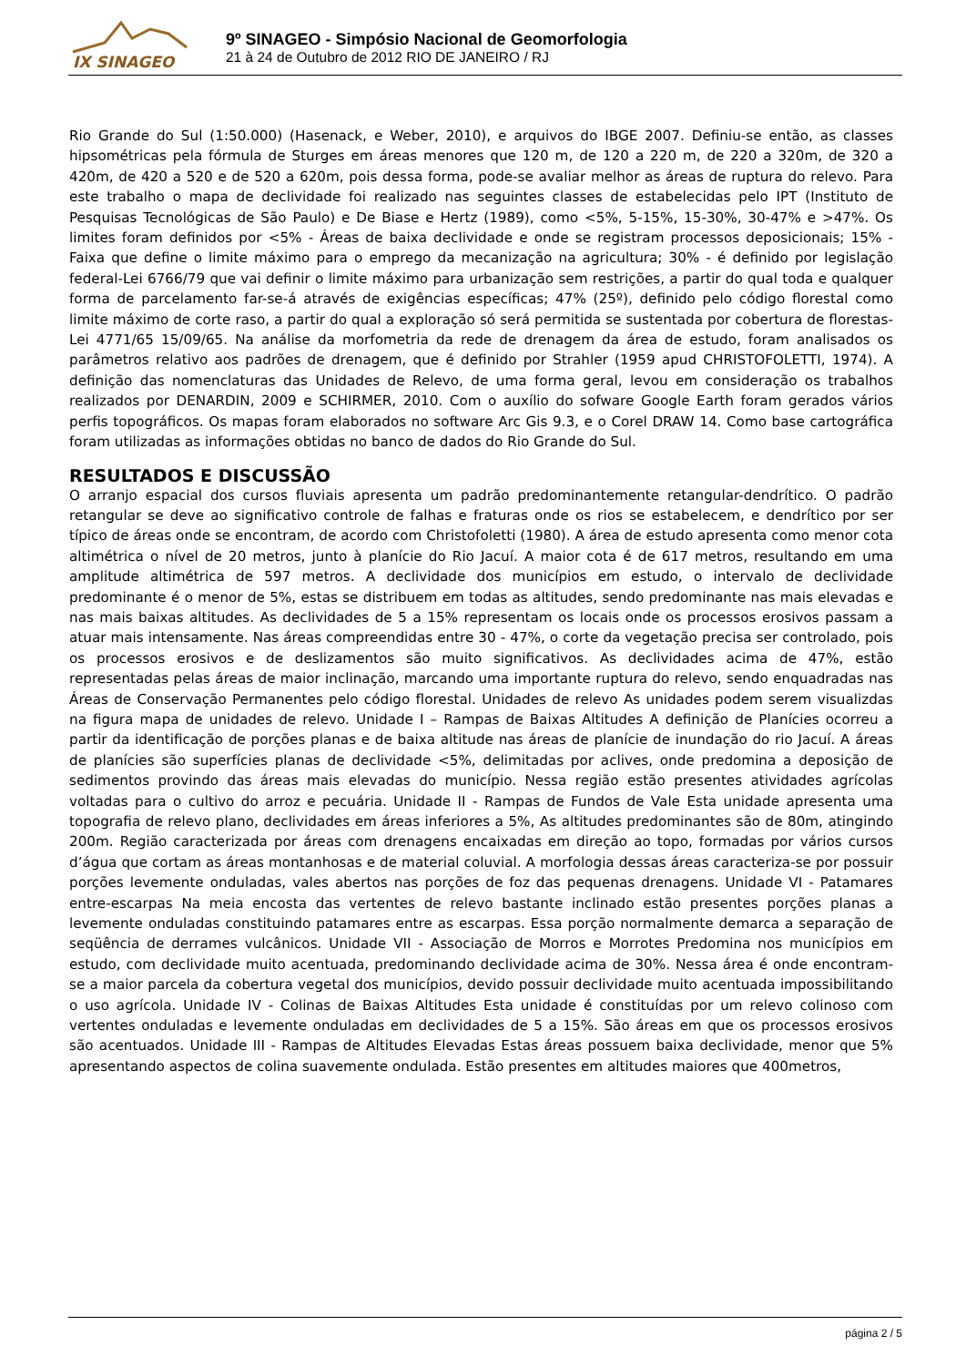IX SINAGEO
9º SINAGEO - Simpósio Nacional de Geomorfologia
21 à 24 de Outubro de 2012 RIO DE JANEIRO / RJ
Rio Grande do Sul (1:50.000) (Hasenack, e Weber, 2010), e arquivos do IBGE 2007. Definiu-se então, as classes hipsométricas pela fórmula de Sturges em áreas menores que 120 m, de 120 a 220 m, de 220 a 320m, de 320 a 420m, de 420 a 520 e de 520 a 620m, pois dessa forma, pode-se avaliar melhor as áreas de ruptura do relevo. Para este trabalho o mapa de declividade foi realizado nas seguintes classes de estabelecidas pelo IPT (Instituto de Pesquisas Tecnológicas de São Paulo) e De Biase e Hertz (1989), como <5%, 5-15%, 15-30%, 30-47% e >47%. Os limites foram definidos por <5% - Áreas de baixa declividade e onde se registram processos deposicionais; 15% - Faixa que define o limite máximo para o emprego da mecanização na agricultura; 30% - é definido por legislação federal-Lei 6766/79 que vai definir o limite máximo para urbanização sem restrições, a partir do qual toda e qualquer forma de parcelamento far-se-á através de exigências específicas; 47% (25º), definido pelo código florestal como limite máximo de corte raso, a partir do qual a exploração só será permitida se sustentada por cobertura de florestas-Lei 4771/65 15/09/65. Na análise da morfometria da rede de drenagem da área de estudo, foram analisados os parâmetros relativo aos padrões de drenagem, que é definido por Strahler (1959 apud CHRISTOFOLETTI, 1974). A definição das nomenclaturas das Unidades de Relevo, de uma forma geral, levou em consideração os trabalhos realizados por DENARDIN, 2009 e SCHIRMER, 2010. Com o auxílio do sofware Google Earth foram gerados vários perfis topográficos. Os mapas foram elaborados no software Arc Gis 9.3, e o Corel DRAW 14. Como base cartográfica foram utilizadas as informações obtidas no banco de dados do Rio Grande do Sul.
RESULTADOS E DISCUSSÃO
O arranjo espacial dos cursos fluviais apresenta um padrão predominantemente retangular-dendrítico. O padrão retangular se deve ao significativo controle de falhas e fraturas onde os rios se estabelecem, e dendrítico por ser típico de áreas onde se encontram, de acordo com Christofoletti (1980). A área de estudo apresenta como menor cota altimétrica o nível de 20 metros, junto à planície do Rio Jacuí. A maior cota é de 617 metros, resultando em uma amplitude altimétrica de 597 metros. A declividade dos municípios em estudo, o intervalo de declividade predominante é o menor de 5%, estas se distribuem em todas as altitudes, sendo predominante nas mais elevadas e nas mais baixas altitudes. As declividades de 5 a 15% representam os locais onde os processos erosivos passam a atuar mais intensamente. Nas áreas compreendidas entre 30 - 47%, o corte da vegetação precisa ser controlado, pois os processos erosivos e de deslizamentos são muito significativos. As declividades acima de 47%, estão representadas pelas áreas de maior inclinação, marcando uma importante ruptura do relevo, sendo enquadradas nas Áreas de Conservação Permanentes pelo código florestal. Unidades de relevo As unidades podem serem visualizdas na figura mapa de unidades de relevo. Unidade I – Rampas de Baixas Altitudes A definição de Planícies ocorreu a partir da identificação de porções planas e de baixa altitude nas áreas de planície de inundação do rio Jacuí. A áreas de planícies são superfícies planas de declividade <5%, delimitadas por aclives, onde predomina a deposição de sedimentos provindo das áreas mais elevadas do município. Nessa região estão presentes atividades agrícolas voltadas para o cultivo do arroz e pecuária. Unidade II - Rampas de Fundos de Vale Esta unidade apresenta uma topografia de relevo plano, declividades em áreas inferiores a 5%, As altitudes predominantes são de 80m, atingindo 200m. Região caracterizada por áreas com drenagens encaixadas em direção ao topo, formadas por vários cursos d’água que cortam as áreas montanhosas e de material coluvial. A morfologia dessas áreas caracteriza-se por possuir porções levemente onduladas, vales abertos nas porções de foz das pequenas drenagens. Unidade VI - Patamares entre-escarpas Na meia encosta das vertentes de relevo bastante inclinado estão presentes porções planas a levemente onduladas constituindo patamares entre as escarpas. Essa porção normalmente demarca a separação de seqüência de derrames vulcânicos. Unidade VII - Associação de Morros e Morrotes Predomina nos municípios em estudo, com declividade muito acentuada, predominando declividade acima de 30%. Nessa área é onde encontram-se a maior parcela da cobertura vegetal dos municípios, devido possuir declividade muito acentuada impossibilitando o uso agrícola. Unidade IV - Colinas de Baixas Altitudes Esta unidade é constituídas por um relevo colinoso com vertentes onduladas e levemente onduladas em declividades de 5 a 15%. São áreas em que os processos erosivos são acentuados. Unidade III - Rampas de Altitudes Elevadas Estas áreas possuem baixa declividade, menor que 5% apresentando aspectos de colina suavemente ondulada. Estão presentes em altitudes maiores que 400metros,
página 2 / 5